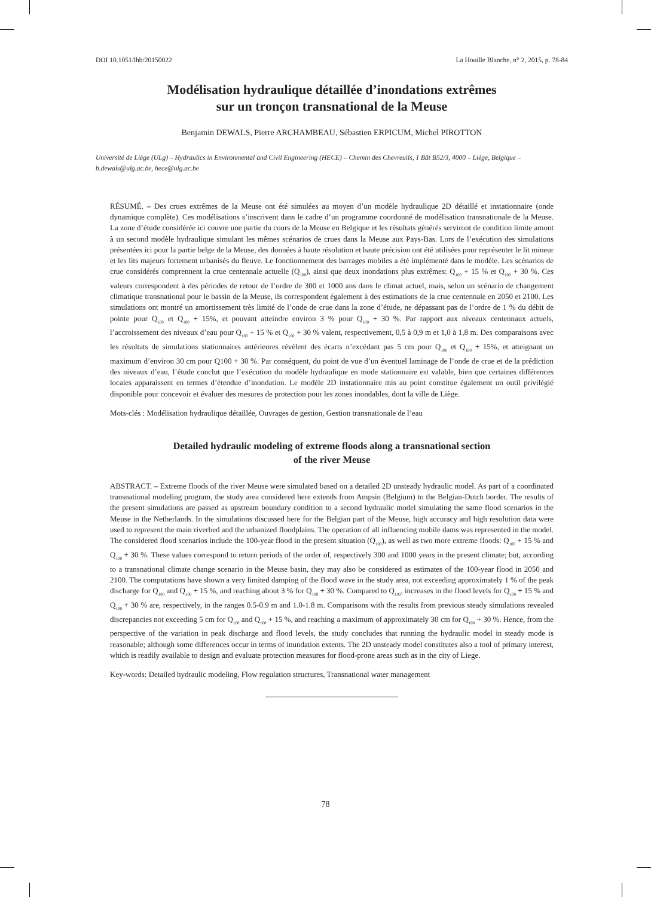DOI 10.1051/lhb/20150022 La Houille Blanche, n° 2, 2015, p. 78-84
Modélisation hydraulique détaillée d’inondations extrêmes
sur un tronçon transnational de la Meuse
Benjamin DEWALS, Pierre ARCHAMBEAU, Sébastien ERPICUM, Michel PIROTTON
Université de Liège (ULg) – Hydraulics in Environmental and Civil Engineering (HECE) – Chemin des Chevreuils, 1 Bât B52/3, 4000 – Liège, Belgique – b.dewals@ulg.ac.be, hece@ulg.ac.be
RÉSUMÉ. – Des crues extrêmes de la Meuse ont été simulées au moyen d’un modèle hydraulique 2D détaillé et instationnaire (onde dynamique complète). Ces modélisations s’inscrivent dans le cadre d’un programme coordonné de modélisation transnationale de la Meuse. La zone d’étude considérée ici couvre une partie du cours de la Meuse en Belgique et les résultats générés serviront de condition limite amont à un second modèle hydraulique simulant les mêmes scénarios de crues dans la Meuse aux Pays-Bas. Lors de l’exécution des simulations présentées ici pour la partie belge de la Meuse, des données à haute résolution et haute précision ont été utilisées pour représenter le lit mineur et les lits majeurs fortement urbanisés du fleuve. Le fonctionnement des barrages mobiles a été implémenté dans le modèle. Les scénarios de crue considérés comprennent la crue centennale actuelle (Q<sub>100</sub>), ainsi que deux inondations plus extrêmes: Q<sub>100</sub> + 15 % et Q<sub>100</sub> + 30 %. Ces valeurs correspondent à des périodes de retour de l’ordre de 300 et 1000 ans dans le climat actuel, mais, selon un scénario de changement climatique transnational pour le bassin de la Meuse, ils correspondent également à des estimations de la crue centennale en 2050 et 2100. Les simulations ont montré un amortissement très limité de l’onde de crue dans la zone d’étude, ne dépassant pas de l’ordre de 1 % du débit de pointe pour Q<sub>100</sub> et Q<sub>100</sub> + 15%, et pouvant atteindre environ 3 % pour Q<sub>100</sub> + 30 %. Par rapport aux niveaux centennaux actuels, l’accroissement des niveaux d’eau pour Q<sub>100</sub> + 15 % et Q<sub>100</sub> + 30 % valent, respectivement, 0,5 à 0,9 m et 1,0 à 1,8 m. Des comparaisons avec les résultats de simulations stationnaires antérieures révèlent des écarts n’excédant pas 5 cm pour Q<sub>100</sub> et Q<sub>100</sub> + 15%, et atteignant un maximum d’environ 30 cm pour Q100 + 30 %. Par conséquent, du point de vue d’un éventuel laminage de l’onde de crue et de la prédiction des niveaux d’eau, l’étude conclut que l’exécution du modèle hydraulique en mode stationnaire est valable, bien que certaines différences locales apparaissent en termes d’étendue d’inondation. Le modèle 2D instationnaire mis au point constitue également un outil privilégié disponible pour concevoir et évaluer des mesures de protection pour les zones inondables, dont la ville de Liège.
Mots-clés : Modélisation hydraulique détaillée, Ouvrages de gestion, Gestion transnationale de l’eau
Detailed hydraulic modeling of extreme floods along a transnational section
of the river Meuse
ABSTRACT. – Extreme floods of the river Meuse were simulated based on a detailed 2D unsteady hydraulic model. As part of a coordinated transnational modeling program, the study area considered here extends from Ampsin (Belgium) to the Belgian-Dutch border. The results of the present simulations are passed as upstream boundary condition to a second hydraulic model simulating the same flood scenarios in the Meuse in the Netherlands. In the simulations discussed here for the Belgian part of the Meuse, high accuracy and high resolution data were used to represent the main riverbed and the urbanized floodplains. The operation of all influencing mobile dams was represented in the model. The considered flood scenarios include the 100-year flood in the present situation (Q<sub>100</sub>), as well as two more extreme floods: Q<sub>100</sub> + 15 % and Q<sub>100</sub> + 30 %. These values correspond to return periods of the order of, respectively 300 and 1000 years in the present climate; but, according to a transnational climate change scenario in the Meuse basin, they may also be considered as estimates of the 100-year flood in 2050 and 2100. The computations have shown a very limited damping of the flood wave in the study area, not exceeding approximately 1 % of the peak discharge for Q<sub>100</sub> and Q<sub>100</sub> + 15 %, and reaching about 3 % for Q<sub>100</sub> + 30 %. Compared to Q<sub>100</sub>, increases in the flood levels for Q<sub>100</sub> + 15 % and Q<sub>100</sub> + 30 % are, respectively, in the ranges 0.5-0.9 m and 1.0-1.8 m. Comparisons with the results from previous steady simulations revealed discrepancies not exceeding 5 cm for Q<sub>100</sub> and Q<sub>100</sub> + 15 %, and reaching a maximum of approximately 30 cm for Q<sub>100</sub> + 30 %. Hence, from the perspective of the variation in peak discharge and flood levels, the study concludes that running the hydraulic model in steady mode is reasonable; although some differences occur in terms of inundation extents. The 2D unsteady model constitutes also a tool of primary interest, which is readily available to design and evaluate protection measures for flood-prone areas such as in the city of Liege.
Key-words: Detailed hydraulic modeling, Flow regulation structures, Transnational water management
78